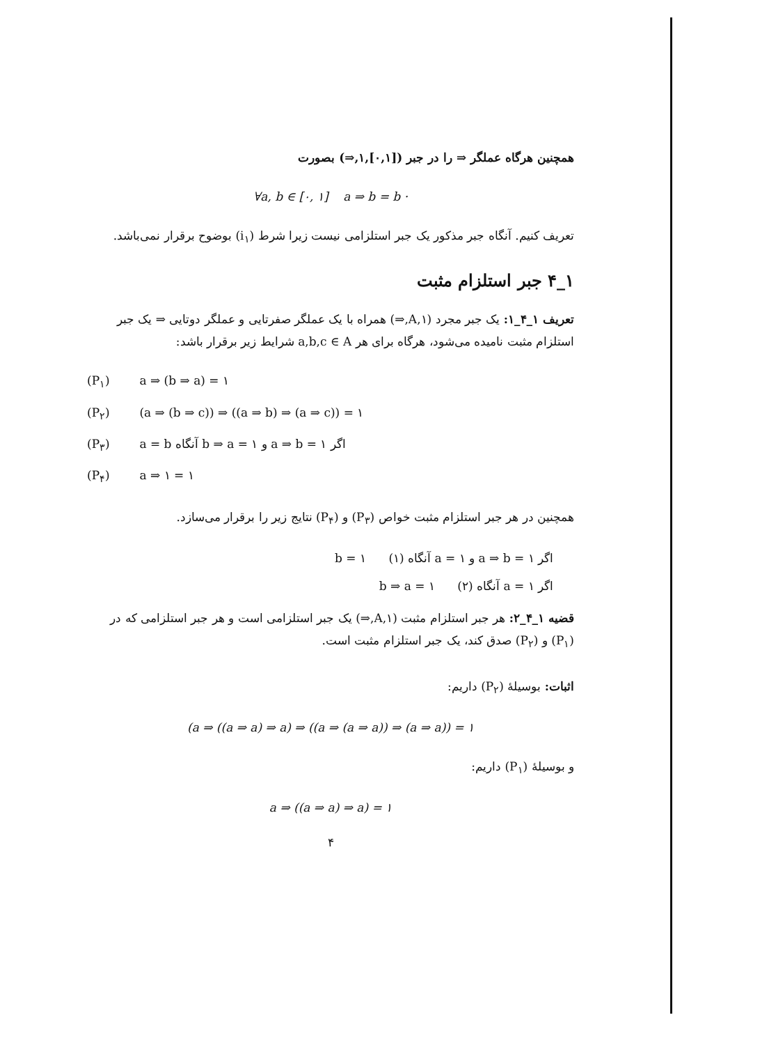همچنین هرگاه عملگر ⇒ را در جبر ([۰,۱],۱,⇒) بصورت
∀a, b ∈ [۰, ۱] a ⇒ b = b ·
تعریف کنیم. آنگاه جبر مذکور یک جبر استلزامی نیست زیرا شرط (i<sub>۱</sub>) بوضوح برقرار نمی‌باشد.
۱_۴ جبر استلزام مثبت
تعریف ۱_۴_۱: یک جبر مجرد (A,۱,⇒) همراه با یک عملگر صفرتایی و عملگر دوتایی ⇒ یک جبر استلزام مثبت نامیده می‌شود، هرگاه برای هر a,b,c ∈ A شرایط زیر برقرار باشد:
(P<sub>۱</sub>) a ⇒ (b ⇒ a) = ۱
(P<sub>۲</sub>) (a ⇒ (b ⇒ c)) ⇒ ((a ⇒ b) ⇒ (a ⇒ c)) = ۱
(P<sub>۳</sub>) a = b آنگاه b ⇒ a = ۱ و a ⇒ b = ۱ اگر
(P<sub>۴</sub>) a ⇒ ۱ = ۱
همچنین در هر جبر استلزام مثبت خواص (P<sub>۳</sub>) و (P<sub>۴</sub>) نتایج زیر را برقرار می‌سازد.
اگر a ⇒ b = ۱ و a = ۱ آنگاه b = ۱ (۱)
اگر a = ۱ آنگاه b ⇒ a = ۱ (۲)
قضیه ۱_۴_۲: هر جبر استلزام مثبت (A,۱,⇒) یک جبر استلزامی است و هر جبر استلزامی که در (P<sub>۱</sub>) و (P<sub>۲</sub>) صدق کند، یک جبر استلزام مثبت است.
اثبات: بوسیلهٔ (P<sub>۲</sub>) داریم:
(a ⇒ ((a ⇒ a) ⇒ a) ⇒ ((a ⇒ (a ⇒ a)) ⇒ (a ⇒ a)) = ۱
و بوسیلهٔ (P<sub>۱</sub>) داریم:
a ⇒ ((a ⇒ a) ⇒ a) = ۱
۴